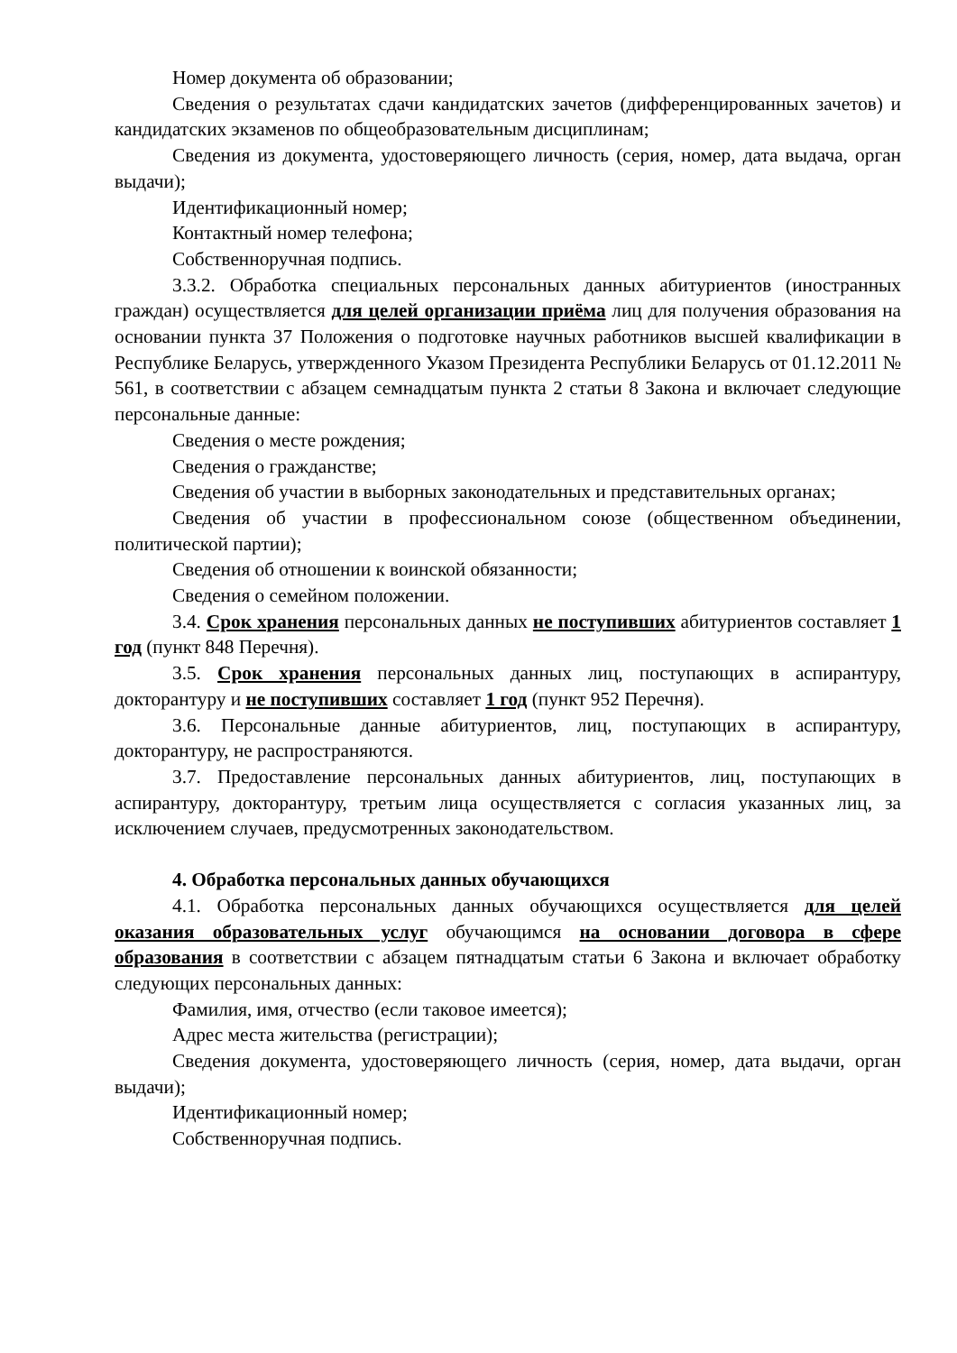Номер документа об образовании;
Сведения о результатах сдачи кандидатских зачетов (дифференцированных зачетов) и кандидатских экзаменов по общеобразовательным дисциплинам;
Сведения из документа, удостоверяющего личность (серия, номер, дата выдача, орган выдачи);
Идентификационный номер;
Контактный номер телефона;
Собственноручная подпись.
3.3.2. Обработка специальных персональных данных абитуриентов (иностранных граждан) осуществляется для целей организации приёма лиц для получения образования на основании пункта 37 Положения о подготовке научных работников высшей квалификации в Республике Беларусь, утвержденного Указом Президента Республики Беларусь от 01.12.2011 № 561, в соответствии с абзацем семнадцатым пункта 2 статьи 8 Закона и включает следующие персональные данные:
Сведения о месте рождения;
Сведения о гражданстве;
Сведения об участии в выборных законодательных и представительных органах;
Сведения об участии в профессиональном союзе (общественном объединении, политической партии);
Сведения об отношении к воинской обязанности;
Сведения о семейном положении.
3.4. Срок хранения персональных данных не поступивших абитуриентов составляет 1 год (пункт 848 Перечня).
3.5. Срок хранения персональных данных лиц, поступающих в аспирантуру, докторантуру и не поступивших составляет 1 год (пункт 952 Перечня).
3.6. Персональные данные абитуриентов, лиц, поступающих в аспирантуру, докторантуру, не распространяются.
3.7. Предоставление персональных данных абитуриентов, лиц, поступающих в аспирантуру, докторантуру, третьим лица осуществляется с согласия указанных лиц, за исключением случаев, предусмотренных законодательством.
4. Обработка персональных данных обучающихся
4.1. Обработка персональных данных обучающихся осуществляется для целей оказания образовательных услуг обучающимся на основании договора в сфере образования в соответствии с абзацем пятнадцатым статьи 6 Закона и включает обработку следующих персональных данных:
Фамилия, имя, отчество (если таковое имеется);
Адрес места жительства (регистрации);
Сведения документа, удостоверяющего личность (серия, номер, дата выдачи, орган выдачи);
Идентификационный номер;
Собственноручная подпись.